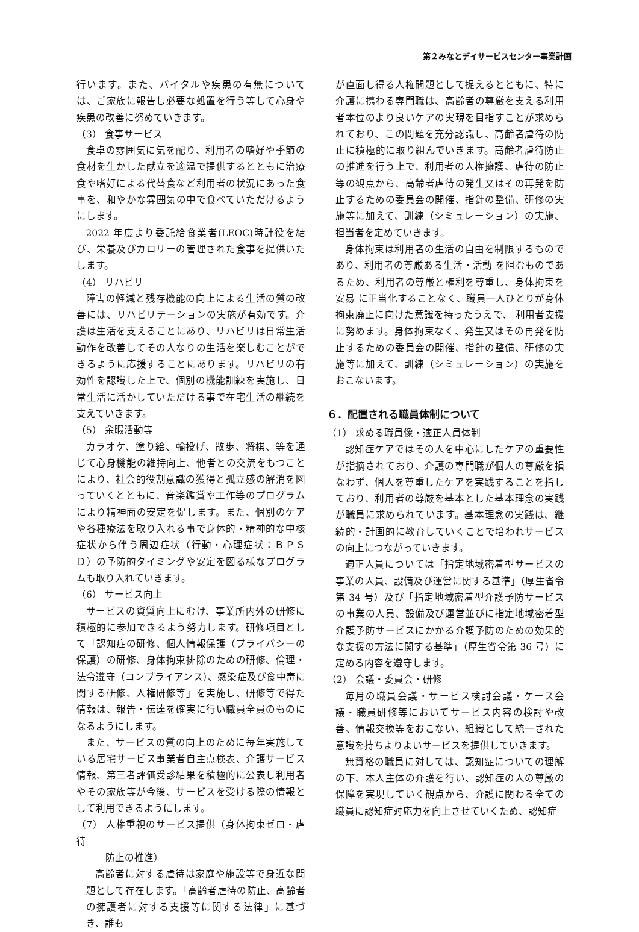第２みなとデイサービスセンター事業計画
行います。また、バイタルや疾患の有無については、ご家族に報告し必要な処置を行う等して心身や疾患の改善に努めていきます。
（3） 食事サービス
食卓の雰囲気に気を配り、利用者の嗜好や季節の食材を生かした献立を適温で提供するとともに治療食や嗜好による代替食など利用者の状況にあった食事を、和やかな雰囲気の中で食べていただけるようにします。
2022 年度より委託給食業者(LEOC)時計役を結び、栄養及びカロリーの管理された食事を提供いたします。
（4） リハビリ
障害の軽減と残存機能の向上による生活の質の改善には、リハビリテーションの実施が有効です。介護は生活を支えることにあり、リハビリは日常生活動作を改善してその人なりの生活を楽しむことができるように応援することにあります。リハビリの有効性を認識した上で、個別の機能訓練を実施し、日常生活に活かしていただける事で在宅生活の継続を支えていきます。
（5） 余暇活動等
カラオケ、塗り絵、輪投げ、散歩、将棋、等を通じて心身機能の維持向上、他者との交流をもつことにより、社会的役割意識の獲得と孤立感の解消を図っていくとともに、音楽鑑賞や工作等のプログラムにより精神面の安定を促します。また、個別のケアや各種療法を取り入れる事で身体的・精神的な中核症状から伴う周辺症状（行動・心理症状：ＢＰＳＤ）の予防的タイミングや安定を図る様なプログラムも取り入れていきます。
（6） サービス向上
サービスの資質向上にむけ、事業所内外の研修に積極的に参加できるよう努力します。研修項目として「認知症の研修、個人情報保護（プライバシーの保護）の研修、身体拘束排除のための研修、倫理・法令遵守（コンプライアンス）、感染症及び食中毒に関する研修、人権研修等」を実施し、研修等で得た情報は、報告・伝達を確実に行い職員全員のものになるようにします。
また、サービスの質の向上のために毎年実施している居宅サービス事業者自主点検表、介護サービス情報、第三者評価受診結果を積極的に公表し利用者やその家族等が今後、サービスを受ける際の情報として利用できるようにします。
（7） 人権重視のサービス提供（身体拘束ゼロ・虐待
　　　防止の推進）
高齢者に対する虐待は家庭や施設等で身近な問題として存在します。「高齢者虐待の防止、高齢者の擁護者に対する支援等に関する法律」に基づき、誰も
が直面し得る人権問題として捉えるとともに、特に介護に携わる専門職は、高齢者の尊厳を支える利用者本位のより良いケアの実現を目指すことが求められており、この問題を充分認識し、高齢者虐待の防止に積極的に取り組んでいきます。高齢者虐待防止の推進を行う上で、利用者の人権擁護、虐待の防止等の観点から、高齢者虐待の発生又はその再発を防止するための委員会の開催、指針の整備、研修の実施等に加えて、訓練（シミュレーション）の実施、担当者を定めていきます。
身体拘束は利用者の生活の自由を制限するものであり、利用者の尊厳ある生活・活動 を阻むものであるため、利用者の尊厳と権利を尊重し、身体拘束を安易 に正当化することなく、職員一人ひとりが身体拘束廃止に向けた意識を持ったうえで、 利用者支援に努めます。身体拘束なく、発生又はその再発を防止するための委員会の開催、指針の整備、研修の実施等に加えて、訓練（シミュレーション）の実施をおこないます。
６．配置される職員体制について
（1） 求める職員像・適正人員体制
認知症ケアではその人を中心にしたケアの重要性が指摘されており、介護の専門職が個人の尊厳を損なわず、個人を尊重したケアを実践することを指しており、利用者の尊厳を基本とした基本理念の実践が職員に求められています。基本理念の実践は、継続的・計画的に教育していくことで培われサービスの向上につながっていきます。
適正人員については「指定地域密着型サービスの事業の人員、設備及び運営に関する基準」（厚生省令第 34 号）及び「指定地域密着型介護予防サービスの事業の人員、設備及び運営並びに指定地域密着型介護予防サービスにかかる介護予防のための効果的な支援の方法に関する基準」（厚生省令第 36 号）に定める内容を遵守します。
（2） 会議・委員会・研修
毎月の職員会議・サービス検討会議・ケース会議・職員研修等においてサービス内容の検討や改善、情報交換等をおこない、組織として統一された意識を持ちよりよいサービスを提供していきます。
無資格の職員に対しては、認知症についての理解の下、本人主体の介護を行い、認知症の人の尊厳の保障を実現していく観点から、介護に関わる全ての職員に認知症対応力を向上させていくため、認知症